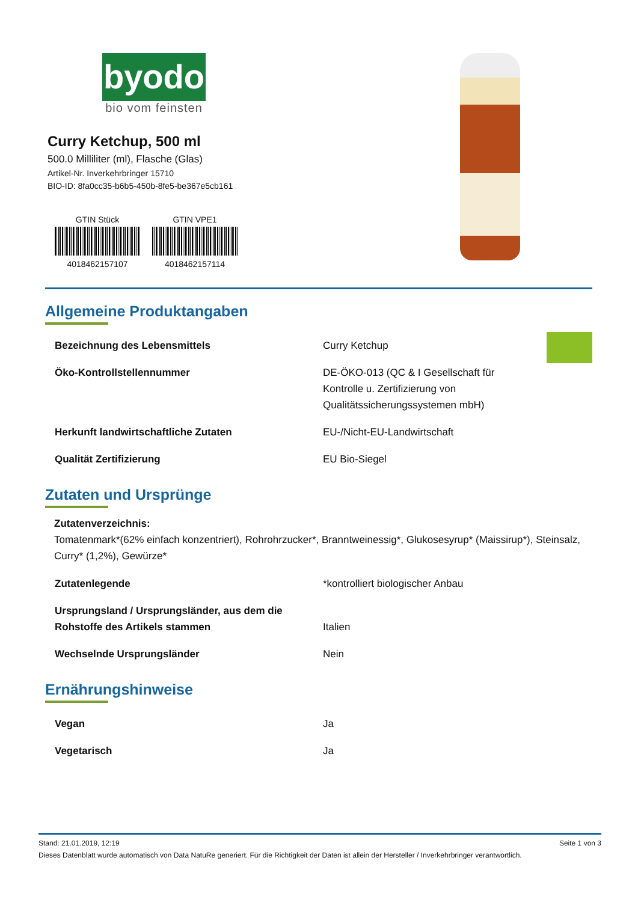byodo
bio vom feinsten
Curry Ketchup, 500 ml
500.0 Milliliter (ml), Flasche (Glas)
Artikel-Nr. Inverkehrbringer 15710
BIO-ID: 8fa0cc35-b6b5-450b-8fe5-be367e5cb161
GTIN Stück
4018462157107
GTIN VPE1
4018462157114
Allgemeine Produktangaben
| Bezeichnung des Lebensmittels | Curry Ketchup |
| Öko-Kontrollstellennummer | DE-ÖKO-013 (QC & I Gesellschaft für Kontrolle u. Zertifizierung von Qualitätssicherungssystemen mbH) |
| Herkunft landwirtschaftliche Zutaten | EU-/Nicht-EU-Landwirtschaft |
| Qualität Zertifizierung | EU Bio-Siegel |
Zutaten und Ursprünge
Zutatenverzeichnis:
Tomatenmark*(62% einfach konzentriert), Rohrohrzucker*, Branntweinessig*, Glukosesyrup* (Maissirup*), Steinsalz, Curry* (1,2%), Gewürze*
| Zutatenlegende | *kontrolliert biologischer Anbau |
| Ursprungsland / Ursprungsländer, aus dem die Rohstoffe des Artikels stammen | Italien |
| Wechselnde Ursprungsländer | Nein |
Ernährungshinweise
| Vegan | Ja |
| Vegetarisch | Ja |
Stand: 21.01.2019, 12:19 Seite 1 von 3
Dieses Datenblatt wurde automatisch von Data NatuRe generiert. Für die Richtigkeit der Daten ist allein der Hersteller / Inverkehrbringer verantwortlich.